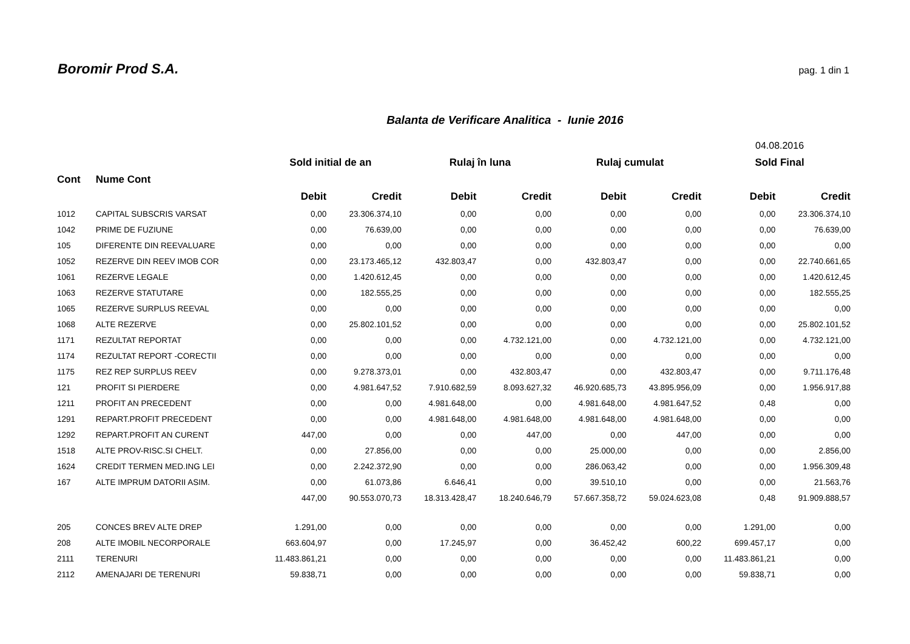Boromir Prod S.A. pag. 1 din 1
Balanta de Verificare Analitica - Iunie 2016
| | | | | | | | | 04.08.2016 | |
| | | Sold initial de an | | Rulaj în luna | | Rulaj cumulat | | Sold Final | |
| Cont | Nume Cont | | | | | | | | |
| | | Debit | Credit | Debit | Credit | Debit | Credit | Debit | Credit |
| 1012 | CAPITAL SUBSCRIS VARSAT | 0,00 | 23.306.374,10 | 0,00 | 0,00 | 0,00 | 0,00 | 0,00 | 23.306.374,10 |
| 1042 | PRIME DE FUZIUNE | 0,00 | 76.639,00 | 0,00 | 0,00 | 0,00 | 0,00 | 0,00 | 76.639,00 |
| 105 | DIFERENTE DIN REEVALUARE | 0,00 | 0,00 | 0,00 | 0,00 | 0,00 | 0,00 | 0,00 | 0,00 |
| 1052 | REZERVE DIN REEV IMOB COR | 0,00 | 23.173.465,12 | 432.803,47 | 0,00 | 432.803,47 | 0,00 | 0,00 | 22.740.661,65 |
| 1061 | REZERVE LEGALE | 0,00 | 1.420.612,45 | 0,00 | 0,00 | 0,00 | 0,00 | 0,00 | 1.420.612,45 |
| 1063 | REZERVE STATUTARE | 0,00 | 182.555,25 | 0,00 | 0,00 | 0,00 | 0,00 | 0,00 | 182.555,25 |
| 1065 | REZERVE SURPLUS REEVAL | 0,00 | 0,00 | 0,00 | 0,00 | 0,00 | 0,00 | 0,00 | 0,00 |
| 1068 | ALTE REZERVE | 0,00 | 25.802.101,52 | 0,00 | 0,00 | 0,00 | 0,00 | 0,00 | 25.802.101,52 |
| 1171 | REZULTAT REPORTAT | 0,00 | 0,00 | 0,00 | 4.732.121,00 | 0,00 | 4.732.121,00 | 0,00 | 4.732.121,00 |
| 1174 | REZULTAT REPORT -CORECTII | 0,00 | 0,00 | 0,00 | 0,00 | 0,00 | 0,00 | 0,00 | 0,00 |
| 1175 | REZ REP SURPLUS REEV | 0,00 | 9.278.373,01 | 0,00 | 432.803,47 | 0,00 | 432.803,47 | 0,00 | 9.711.176,48 |
| 121 | PROFIT SI PIERDERE | 0,00 | 4.981.647,52 | 7.910.682,59 | 8.093.627,32 | 46.920.685,73 | 43.895.956,09 | 0,00 | 1.956.917,88 |
| 1211 | PROFIT AN PRECEDENT | 0,00 | 0,00 | 4.981.648,00 | 0,00 | 4.981.648,00 | 4.981.647,52 | 0,48 | 0,00 |
| 1291 | REPART.PROFIT PRECEDENT | 0,00 | 0,00 | 4.981.648,00 | 4.981.648,00 | 4.981.648,00 | 4.981.648,00 | 0,00 | 0,00 |
| 1292 | REPART.PROFIT AN CURENT | 447,00 | 0,00 | 0,00 | 447,00 | 0,00 | 447,00 | 0,00 | 0,00 |
| 1518 | ALTE PROV-RISC.SI CHELT. | 0,00 | 27.856,00 | 0,00 | 0,00 | 25.000,00 | 0,00 | 0,00 | 2.856,00 |
| 1624 | CREDIT TERMEN MED.ING LEI | 0,00 | 2.242.372,90 | 0,00 | 0,00 | 286.063,42 | 0,00 | 0,00 | 1.956.309,48 |
| 167 | ALTE IMPRUM DATORII ASIM. | 0,00 | 61.073,86 | 6.646,41 | 0,00 | 39.510,10 | 0,00 | 0,00 | 21.563,76 |
| | | 447,00 | 90.553.070,73 | 18.313.428,47 | 18.240.646,79 | 57.667.358,72 | 59.024.623,08 | 0,48 | 91.909.888,57 |
| 205 | CONCES BREV ALTE DREP | 1.291,00 | 0,00 | 0,00 | 0,00 | 0,00 | 0,00 | 1.291,00 | 0,00 |
| 208 | ALTE IMOBIL NECORPORALE | 663.604,97 | 0,00 | 17.245,97 | 0,00 | 36.452,42 | 600,22 | 699.457,17 | 0,00 |
| 2111 | TERENURI | 11.483.861,21 | 0,00 | 0,00 | 0,00 | 0,00 | 0,00 | 11.483.861,21 | 0,00 |
| 2112 | AMENAJARI DE TERENURI | 59.838,71 | 0,00 | 0,00 | 0,00 | 0,00 | 0,00 | 59.838,71 | 0,00 |